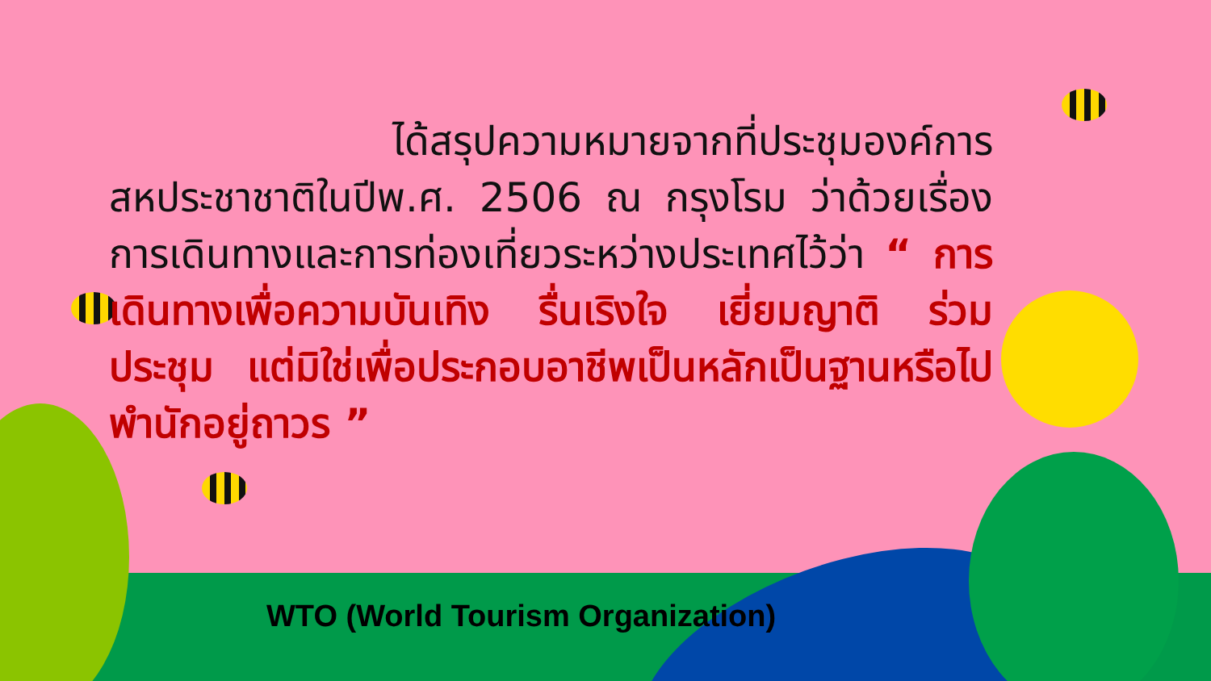ได้สรุปความหมายจากที่ประชุมองค์การสหประชาชาติในปีพ.ศ. 2506 ณ กรุงโรม ว่าด้วยเรื่องการเดินทางและการท่องเที่ยวระหว่างประเทศไว้ว่า “ การเดินทางเพื่อความบันเทิง รื่นเริงใจ เยี่ยมญาติ ร่วมประชุม แต่มิใช่เพื่อประกอบอาชีพเป็นหลักเป็นฐานหรือไปพำนักอยู่ถาวร ”
WTO (World Tourism Organization)